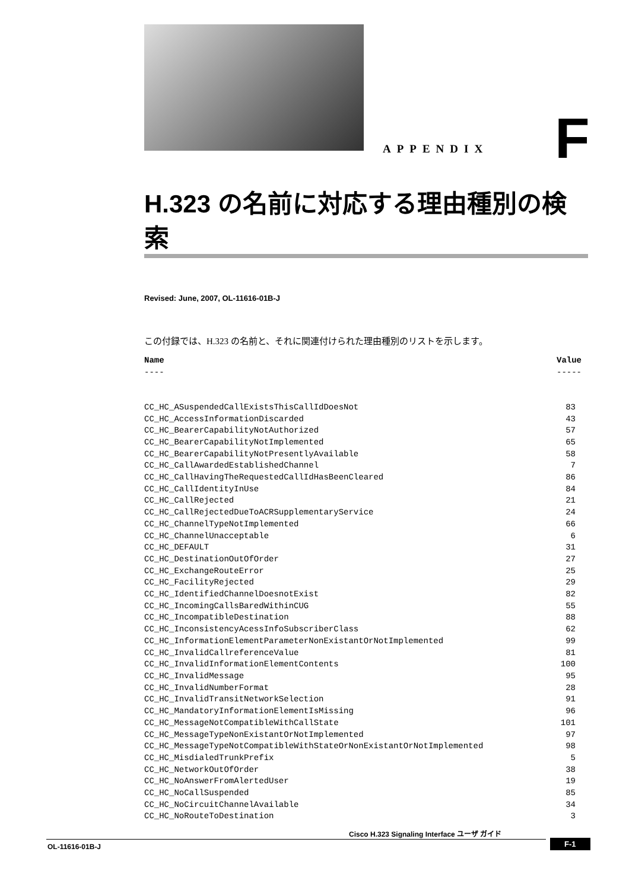APPENDIX F
H.323 の名前に対応する理由種別の検索
Revised: June, 2007, OL-11616-01B-J
この付録では、H.323 の名前と、それに関連付けられた理由種別のリストを示します。
| Name | Value |
| --- | --- |
| ---- | ----- |
| CC_HC_ASuspendedCallExistsThisCallIdDoesNot | 83 |
| CC_HC_AccessInformationDiscarded | 43 |
| CC_HC_BearerCapabilityNotAuthorized | 57 |
| CC_HC_BearerCapabilityNotImplemented | 65 |
| CC_HC_BearerCapabilityNotPresentlyAvailable | 58 |
| CC_HC_CallAwardedEstablishedChannel | 7 |
| CC_HC_CallHavingTheRequestedCallIdHasBeenCleared | 86 |
| CC_HC_CallIdentityInUse | 84 |
| CC_HC_CallRejected | 21 |
| CC_HC_CallRejectedDueToACRSupplementaryService | 24 |
| CC_HC_ChannelTypeNotImplemented | 66 |
| CC_HC_ChannelUnacceptable | 6 |
| CC_HC_DEFAULT | 31 |
| CC_HC_DestinationOutOfOrder | 27 |
| CC_HC_ExchangeRouteError | 25 |
| CC_HC_FacilityRejected | 29 |
| CC_HC_IdentifiedChannelDoesnotExist | 82 |
| CC_HC_IncomingCallsBaredWithinCUG | 55 |
| CC_HC_IncompatibleDestination | 88 |
| CC_HC_InconsistencyAcessInfoSubscriberClass | 62 |
| CC_HC_InformationElementParameterNonExistantOrNotImplemented | 99 |
| CC_HC_InvalidCallreferenceValue | 81 |
| CC_HC_InvalidInformationElementContents | 100 |
| CC_HC_InvalidMessage | 95 |
| CC_HC_InvalidNumberFormat | 28 |
| CC_HC_InvalidTransitNetworkSelection | 91 |
| CC_HC_MandatoryInformationElementIsMissing | 96 |
| CC_HC_MessageNotCompatibleWithCallState | 101 |
| CC_HC_MessageTypeNonExistantOrNotImplemented | 97 |
| CC_HC_MessageTypeNotCompatibleWithStateOrNonExistantOrNotImplemented | 98 |
| CC_HC_MisdialedTrunkPrefix | 5 |
| CC_HC_NetworkOutOfOrder | 38 |
| CC_HC_NoAnswerFromAlertedUser | 19 |
| CC_HC_NoCallSuspended | 85 |
| CC_HC_NoCircuitChannelAvailable | 34 |
| CC_HC_NoRouteToDestination | 3 |
Cisco H.323 Signaling Interface ユーザ ガイド
OL-11616-01B-J F-1